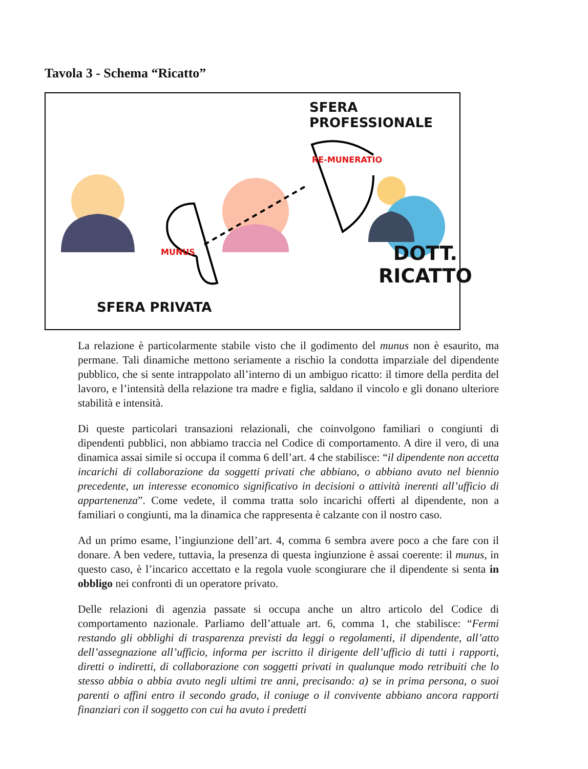Tavola 3 - Schema “Ricatto”
SFERA PROFESSIONALE
RE-MUNERATIO
MUNUS
DOTT.
RICATTO
SFERA PRIVATA
La relazione è particolarmente stabile visto che il godimento del munus non è esaurito, ma permane. Tali dinamiche mettono seriamente a rischio la condotta imparziale del dipendente pubblico, che si sente intrappolato all’interno di un ambiguo ricatto: il timore della perdita del lavoro, e l’intensità della relazione tra madre e figlia, saldano il vincolo e gli donano ulteriore stabilità e intensità.
Di queste particolari transazioni relazionali, che coinvolgono familiari o congiunti di dipendenti pubblici, non abbiamo traccia nel Codice di comportamento. A dire il vero, di una dinamica assai simile si occupa il comma 6 dell’art. 4 che stabilisce: “il dipendente non accetta incarichi di collaborazione da soggetti privati che abbiano, o abbiano avuto nel biennio precedente, un interesse economico significativo in decisioni o attività inerenti all’ufficio di appartenenza”. Come vedete, il comma tratta solo incarichi offerti al dipendente, non a familiari o congiunti, ma la dinamica che rappresenta è calzante con il nostro caso.
Ad un primo esame, l’ingiunzione dell’art. 4, comma 6 sembra avere poco a che fare con il donare. A ben vedere, tuttavia, la presenza di questa ingiunzione è assai coerente: il munus, in questo caso, è l’incarico accettato e la regola vuole scongiurare che il dipendente si senta in obbligo nei confronti di un operatore privato.
Delle relazioni di agenzia passate si occupa anche un altro articolo del Codice di comportamento nazionale. Parliamo dell’attuale art. 6, comma 1, che stabilisce: “Fermi restando gli obblighi di trasparenza previsti da leggi o regolamenti, il dipendente, all’atto dell’assegnazione all’ufficio, informa per iscritto il dirigente dell’ufficio di tutti i rapporti, diretti o indiretti, di collaborazione con soggetti privati in qualunque modo retribuiti che lo stesso abbia o abbia avuto negli ultimi tre anni, precisando: a) se in prima persona, o suoi parenti o affini entro il secondo grado, il coniuge o il convivente abbiano ancora rapporti finanziari con il soggetto con cui ha avuto i predetti